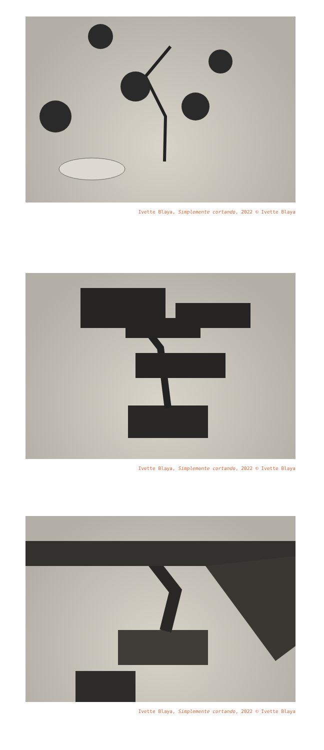Ivette Blaya, Simplemente cortando, 2022 © Ivette Blaya
Ivette Blaya, Simplemente cortando, 2022 © Ivette Blaya
Ivette Blaya, Simplemente cortando, 2022 © Ivette Blaya